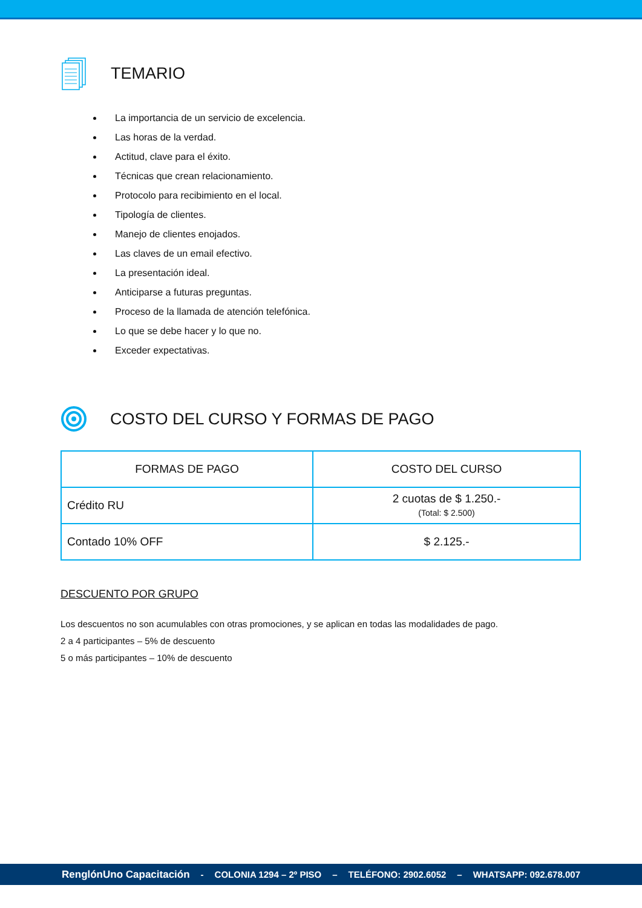TEMARIO
La importancia de un servicio de excelencia.
Las horas de la verdad.
Actitud, clave para el éxito.
Técnicas que crean relacionamiento.
Protocolo para recibimiento en el local.
Tipología de clientes.
Manejo de clientes enojados.
Las claves de un email efectivo.
La presentación ideal.
Anticiparse a futuras preguntas.
Proceso de la llamada de atención telefónica.
Lo que se debe hacer y lo que no.
Exceder expectativas.
COSTO DEL CURSO Y FORMAS DE PAGO
| FORMAS DE PAGO | COSTO DEL CURSO |
| --- | --- |
| Crédito RU | 2 cuotas de $ 1.250.- (Total: $ 2.500) |
| Contado 10% OFF | $ 2.125.- |
DESCUENTO POR GRUPO
Los descuentos no son acumulables con otras promociones, y se aplican en todas las modalidades de pago.
2 a 4 participantes – 5% de descuento
5 o más participantes – 10% de descuento
RenglónUno Capacitación - COLONIA 1294 – 2º PISO – TELÉFONO: 2902.6052 – WHATSAPP: 092.678.007